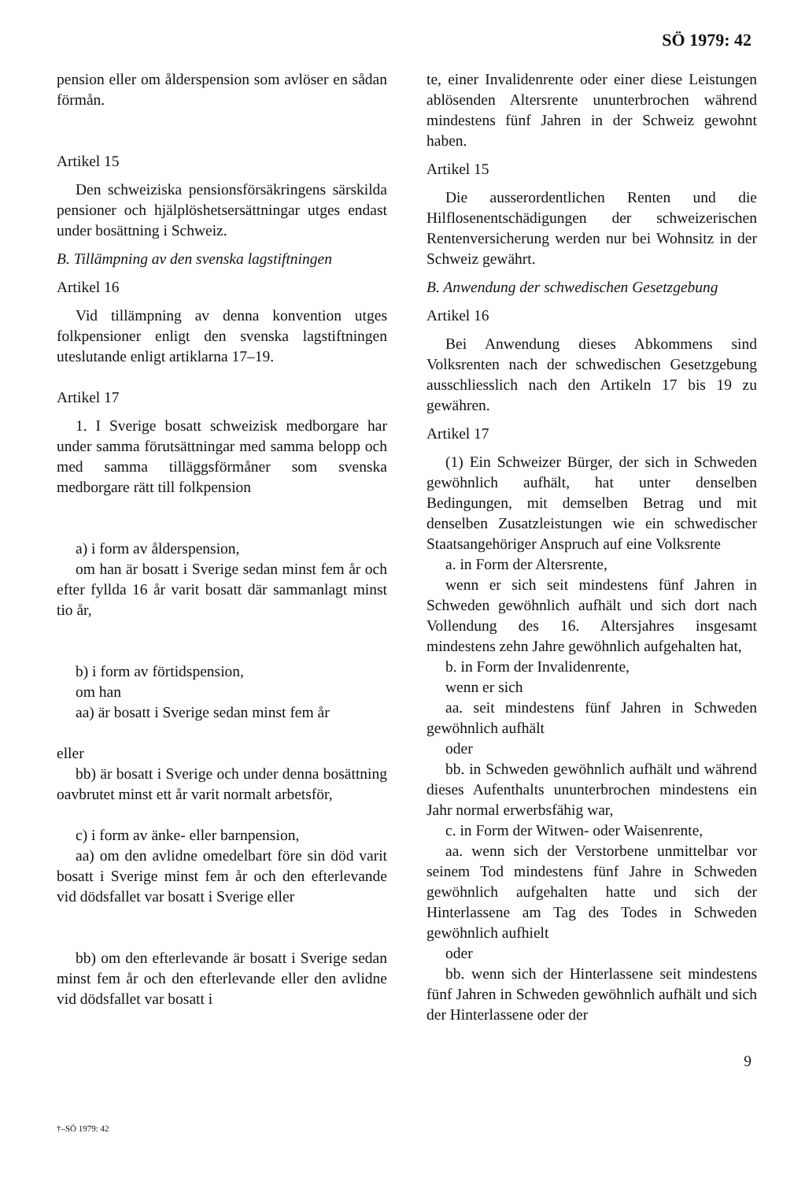SÖ 1979: 42
pension eller om ålderspension som avlöser en sådan förmån.
Artikel 15
Den schweiziska pensionsförsäkringens särskilda pensioner och hjälplöshetsersättningar utges endast under bosättning i Schweiz.
B. Tillämpning av den svenska lagstiftningen
Artikel 16
Vid tillämpning av denna konvention utges folkpensioner enligt den svenska lagstiftningen uteslutande enligt artiklarna 17–19.
Artikel 17
1. I Sverige bosatt schweizisk medborgare har under samma förutsättningar med samma belopp och med samma tilläggsförmåner som svenska medborgare rätt till folkpension
a) i form av ålderspension,
om han är bosatt i Sverige sedan minst fem år och efter fyllda 16 år varit bosatt där sammanlagt minst tio år,
b) i form av förtidspension,
om han
aa) är bosatt i Sverige sedan minst fem år
eller
bb) är bosatt i Sverige och under denna bosättning oavbrutet minst ett år varit normalt arbetsför,
c) i form av änke- eller barnpension,
aa) om den avlidne omedelbart före sin död varit bosatt i Sverige minst fem år och den efterlevande vid dödsfallet var bosatt i Sverige eller
bb) om den efterlevande är bosatt i Sverige sedan minst fem år och den efterlevande eller den avlidne vid dödsfallet var bosatt i
te, einer Invalidenrente oder einer diese Leistungen ablösenden Altersrente ununterbrochen während mindestens fünf Jahren in der Schweiz gewohnt haben.
Artikel 15
Die ausserordentlichen Renten und die Hilflosenentschädigungen der schweizerischen Rentenversicherung werden nur bei Wohnsitz in der Schweiz gewährt.
B. Anwendung der schwedischen Gesetzgebung
Artikel 16
Bei Anwendung dieses Abkommens sind Volksrenten nach der schwedischen Gesetzgebung ausschliesslich nach den Artikeln 17 bis 19 zu gewähren.
Artikel 17
(1) Ein Schweizer Bürger, der sich in Schweden gewöhnlich aufhält, hat unter denselben Bedingungen, mit demselben Betrag und mit denselben Zusatzleistungen wie ein schwedischer Staatsangehöriger Anspruch auf eine Volksrente
a. in Form der Altersrente,
wenn er sich seit mindestens fünf Jahren in Schweden gewöhnlich aufhält und sich dort nach Vollendung des 16. Altersjahres insgesamt mindestens zehn Jahre gewöhnlich aufgehalten hat,
b. in Form der Invalidenrente,
wenn er sich
aa. seit mindestens fünf Jahren in Schweden gewöhnlich aufhält
oder
bb. in Schweden gewöhnlich aufhält und während dieses Aufenthalts ununterbrochen mindestens ein Jahr normal erwerbsfähig war,
c. in Form der Witwen- oder Waisenrente,
aa. wenn sich der Verstorbene unmittelbar vor seinem Tod mindestens fünf Jahre in Schweden gewöhnlich aufgehalten hatte und sich der Hinterlassene am Tag des Todes in Schweden gewöhnlich aufhielt
oder
bb. wenn sich der Hinterlassene seit mindestens fünf Jahren in Schweden gewöhnlich aufhält und sich der Hinterlassene oder der
9
†–SÖ 1979: 42